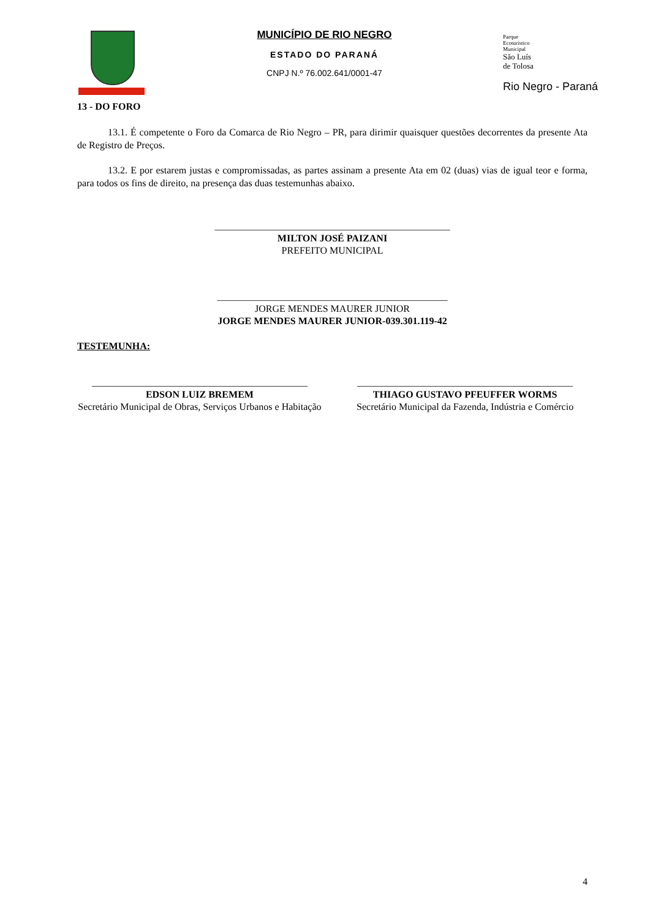MUNICÍPIO DE RIO NEGRO
ESTADO DO PARANÁ
CNPJ N.º 76.002.641/0001-47
Parque
Ecoturístico
Municipal
São Luís
de Tolosa
Rio Negro - Paraná
13 - DO FORO
13.1. É competente o Foro da Comarca de Rio Negro – PR, para dirimir quaisquer questões decorrentes da presente Ata de Registro de Preços.
13.2. E por estarem justas e compromissadas, as partes assinam a presente Ata em 02 (duas) vias de igual teor e forma, para todos os fins de direito, na presença das duas testemunhas abaixo.
________________________________________________
MILTON JOSÉ PAIZANI
PREFEITO MUNICIPAL
_______________________________________________
JORGE MENDES MAURER JUNIOR
JORGE MENDES MAURER JUNIOR-039.301.119-42
TESTEMUNHA:
____________________________________________
EDSON LUIZ BREMEM
Secretário Municipal de Obras, Serviços Urbanos e Habitação
____________________________________________
THIAGO GUSTAVO PFEUFFER WORMS
Secretário Municipal da Fazenda, Indústria e Comércio
4